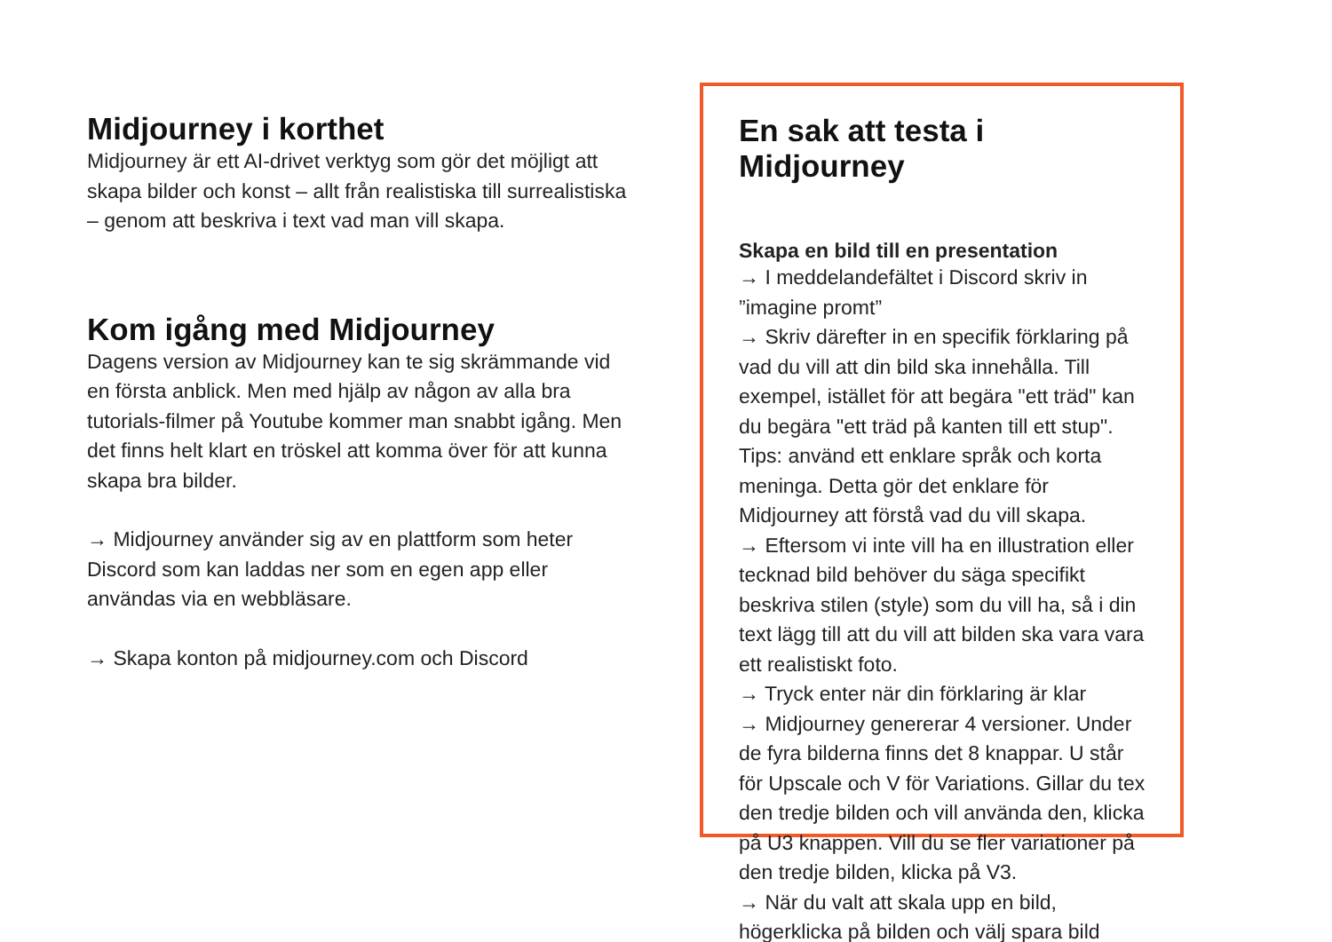Midjourney i korthet
Midjourney är ett AI-drivet verktyg som gör det möjligt att skapa bilder och konst – allt från realistiska till surrealistiska – genom att beskriva i text vad man vill skapa.
Kom igång med Midjourney
Dagens version av Midjourney kan te sig skrämmande vid en första anblick. Men med hjälp av någon av alla bra tutorials-filmer på Youtube kommer man snabbt igång. Men det finns helt klart en tröskel att komma över för att kunna skapa bra bilder.
→ Midjourney använder sig av en plattform som heter Discord som kan laddas ner som en egen app eller användas via en webbläsare.
→ Skapa konton på midjourney.com och Discord
En sak att testa i Midjourney
Skapa en bild till en presentation
→ I meddelandefältet i Discord skriv in ”imagine promt”
→ Skriv därefter in en specifik förklaring på vad du vill att din bild ska innehålla. Till exempel, istället för att begära "ett träd" kan du begära "ett träd på kanten till ett stup". Tips: använd ett enklare språk och korta meninga. Detta gör det enklare för Midjourney att förstå vad du vill skapa.
→ Eftersom vi inte vill ha en illustration eller tecknad bild behöver du säga specifikt beskriva stilen (style) som du vill ha, så i din text lägg till att du vill att bilden ska vara vara ett realistiskt foto.
→ Tryck enter när din förklaring är klar
→ Midjourney genererar 4 versioner. Under de fyra bilderna finns det 8 knappar. U står för Upscale och V för Variations. Gillar du tex den tredje bilden och vill använda den, klicka på U3 knappen. Vill du se fler variationer på den tredje bilden, klicka på V3.
→ När du valt att skala upp en bild, högerklicka på bilden och välj spara bild